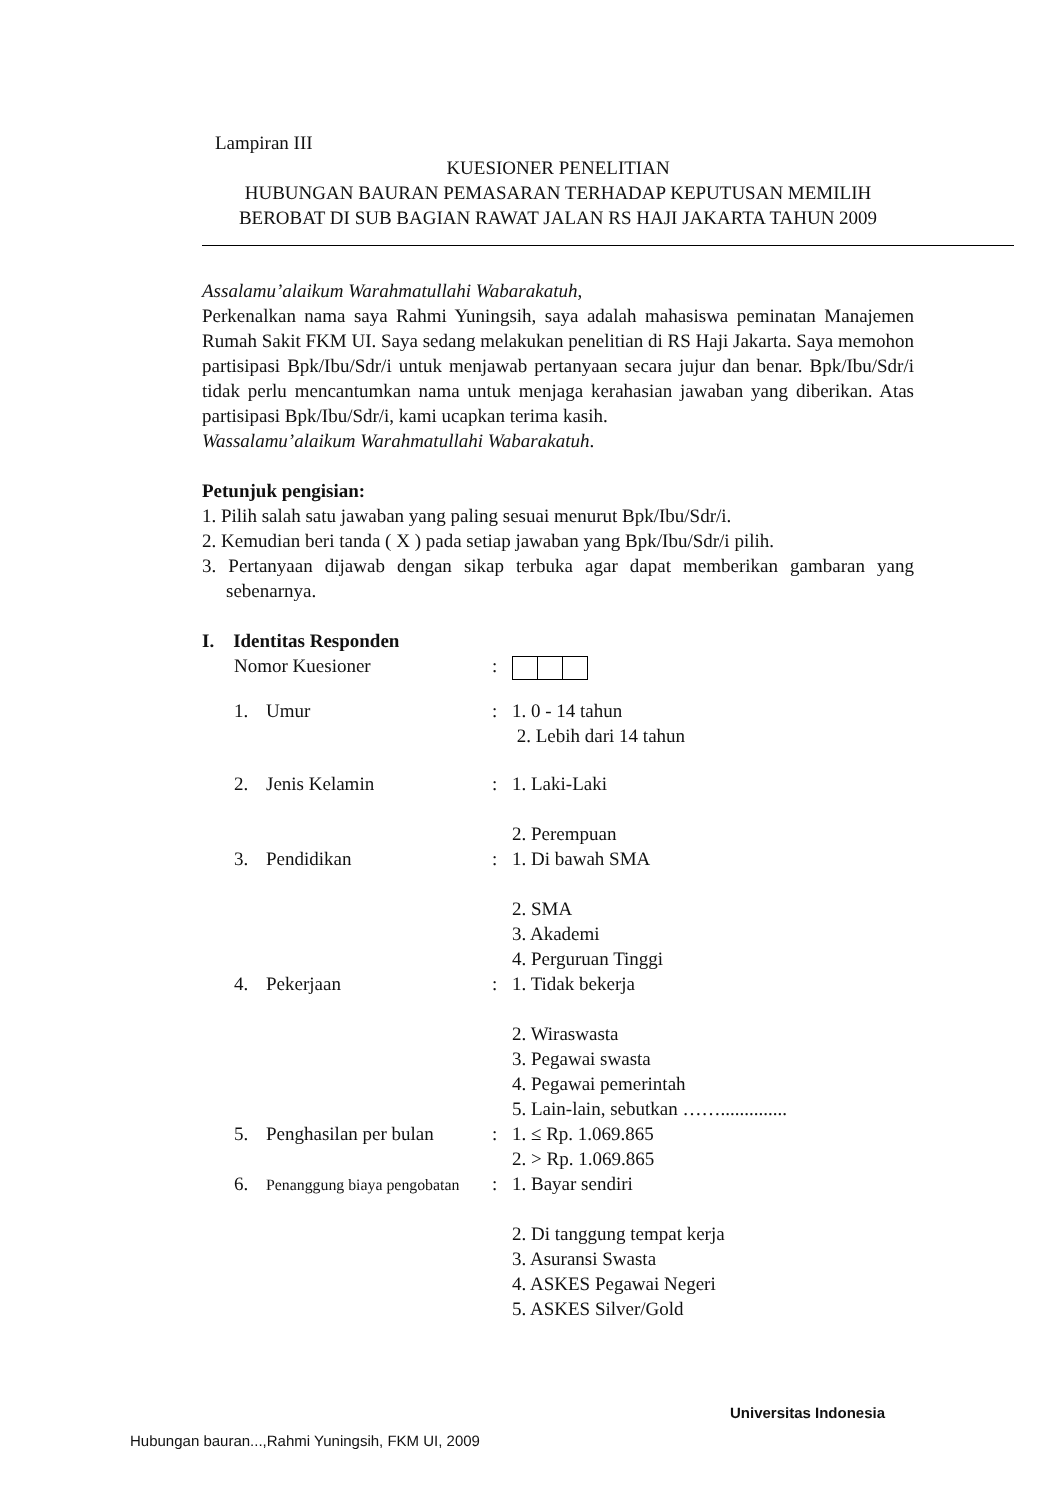Lampiran III
KUESIONER PENELITIAN
HUBUNGAN BAURAN PEMASARAN TERHADAP KEPUTUSAN MEMILIH BEROBAT DI SUB BAGIAN RAWAT JALAN RS HAJI JAKARTA TAHUN 2009
Assalamu’alaikum Warahmatullahi Wabarakatuh,
Perkenalkan nama saya Rahmi Yuningsih, saya adalah mahasiswa peminatan Manajemen Rumah Sakit FKM UI. Saya sedang melakukan penelitian di RS Haji Jakarta. Saya memohon partisipasi Bpk/Ibu/Sdr/i untuk menjawab pertanyaan secara jujur dan benar. Bpk/Ibu/Sdr/i tidak perlu mencantumkan nama untuk menjaga kerahasian jawaban yang diberikan. Atas partisipasi Bpk/Ibu/Sdr/i, kami ucapkan terima kasih.
Wassalamu’alaikum Warahmatullahi Wabarakatuh.
Petunjuk pengisian:
1. Pilih salah satu jawaban yang paling sesuai menurut Bpk/Ibu/Sdr/i.
2. Kemudian beri tanda ( X ) pada setiap jawaban yang Bpk/Ibu/Sdr/i pilih.
3. Pertanyaan dijawab dengan sikap terbuka agar dapat memberikan gambaran yang sebenarnya.
I. Identitas Responden
Nomor Kuesioner :
1. Umur : 1. 0 - 14 tahun
2. Lebih dari 14 tahun
2. Jenis Kelamin : 1. Laki-Laki
2. Perempuan
3. Pendidikan : 1. Di bawah SMA
2. SMA
3. Akademi
4. Perguruan Tinggi
4. Pekerjaan : 1. Tidak bekerja
2. Wiraswasta
3. Pegawai swasta
4. Pegawai pemerintah
5. Lain-lain, sebutkan ……..............
5. Penghasilan per bulan : 1. ≤ Rp. 1.069.865
2. > Rp. 1.069.865
6. Penanggung biaya pengobatan
: 1. Bayar sendiri
2. Di tanggung tempat kerja
3. Asuransi Swasta
4. ASKES Pegawai Negeri
5. ASKES Silver/Gold
Universitas Indonesia
Hubungan bauran...,Rahmi Yuningsih, FKM UI, 2009